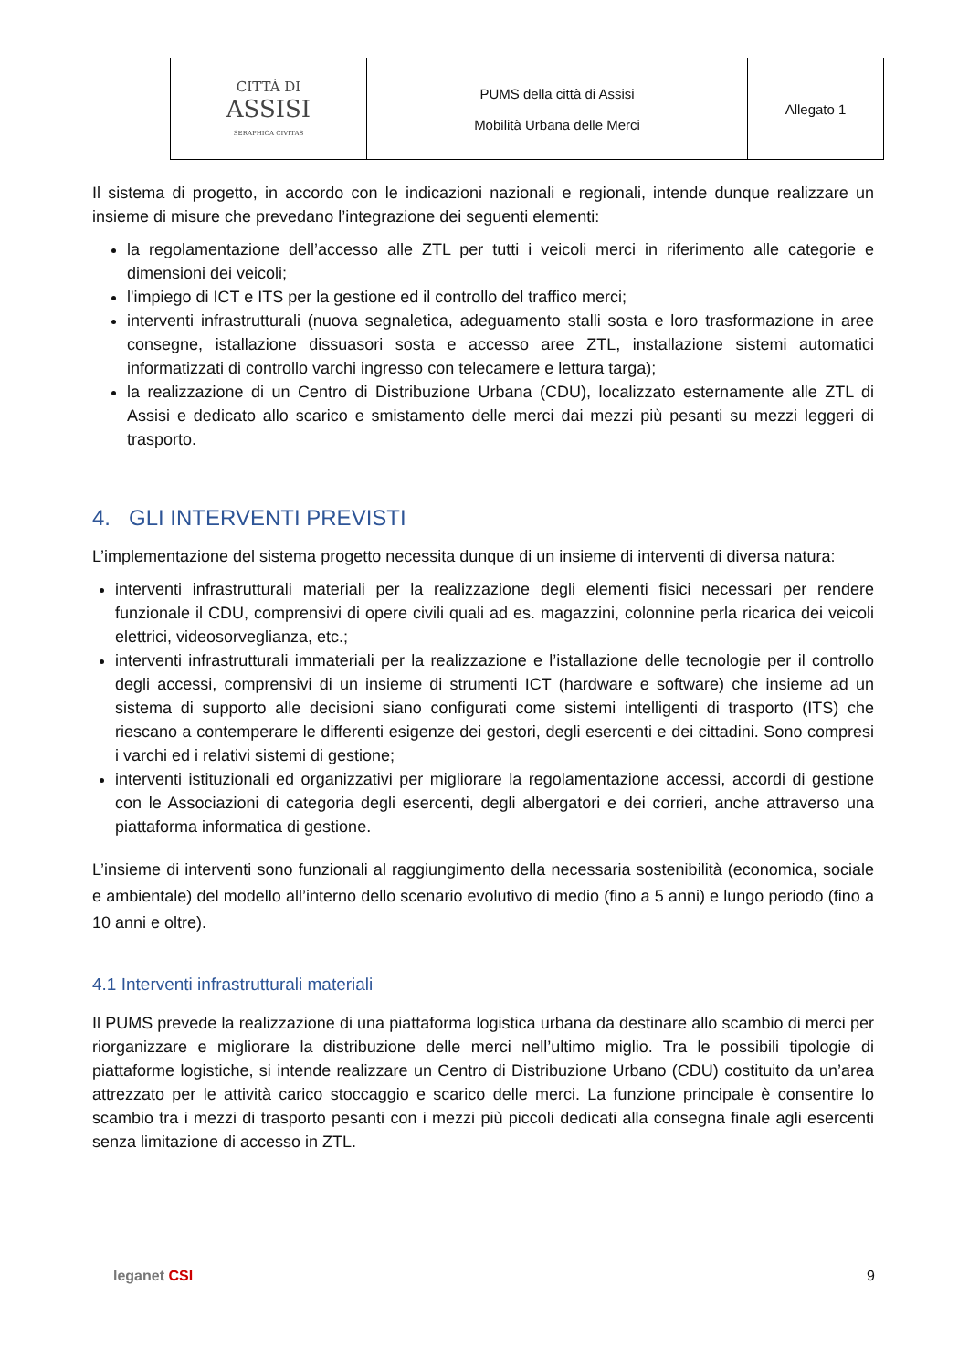| CITTÀ DI ASSISI SERAPHICA CIVITAS | PUMS della città di Assisi Mobilità Urbana delle Merci | Allegato 1 |
Il sistema di progetto, in accordo con le indicazioni nazionali e regionali, intende dunque realizzare un insieme di misure che prevedano l’integrazione dei seguenti elementi:
la regolamentazione dell’accesso alle ZTL per tutti i veicoli merci in riferimento alle categorie e dimensioni dei veicoli;
l'impiego di ICT e ITS per la gestione ed il controllo del traffico merci;
interventi infrastrutturali (nuova segnaletica, adeguamento stalli sosta e loro trasformazione in aree consegne, istallazione dissuasori sosta e accesso aree ZTL, installazione sistemi automatici informatizzati di controllo varchi ingresso con telecamere e lettura targa);
la realizzazione di un Centro di Distribuzione Urbana (CDU), localizzato esternamente alle ZTL di Assisi e dedicato allo scarico e smistamento delle merci dai mezzi più pesanti su mezzi leggeri di trasporto.
4. GLI INTERVENTI PREVISTI
L’implementazione del sistema progetto necessita dunque di un insieme di interventi di diversa natura:
interventi infrastrutturali materiali per la realizzazione degli elementi fisici necessari per rendere funzionale il CDU, comprensivi di opere civili quali ad es. magazzini, colonnine perla ricarica dei veicoli elettrici, videosorveglianza, etc.;
interventi infrastrutturali immateriali per la realizzazione e l’istallazione delle tecnologie per il controllo degli accessi, comprensivi di un insieme di strumenti ICT (hardware e software) che insieme ad un sistema di supporto alle decisioni siano configurati come sistemi intelligenti di trasporto (ITS) che riescano a contemperare le differenti esigenze dei gestori, degli esercenti e dei cittadini. Sono compresi i varchi ed i relativi sistemi di gestione;
interventi istituzionali ed organizzativi per migliorare la regolamentazione accessi, accordi di gestione con le Associazioni di categoria degli esercenti, degli albergatori e dei corrieri, anche attraverso una piattaforma informatica di gestione.
L’insieme di interventi sono funzionali al raggiungimento della necessaria sostenibilità (economica, sociale e ambientale) del modello all’interno dello scenario evolutivo di medio (fino a 5 anni) e lungo periodo (fino a 10 anni e oltre).
4.1 Interventi infrastrutturali materiali
Il PUMS prevede la realizzazione di una piattaforma logistica urbana da destinare allo scambio di merci per riorganizzare e migliorare la distribuzione delle merci nell’ultimo miglio. Tra le possibili tipologie di piattaforme logistiche, si intende realizzare un Centro di Distribuzione Urbano (CDU) costituito da un’area attrezzato per le attività carico stoccaggio e scarico delle merci. La funzione principale è consentire lo scambio tra i mezzi di trasporto pesanti con i mezzi più piccoli dedicati alla consegna finale agli esercenti senza limitazione di accesso in ZTL.
leganet CSI 9